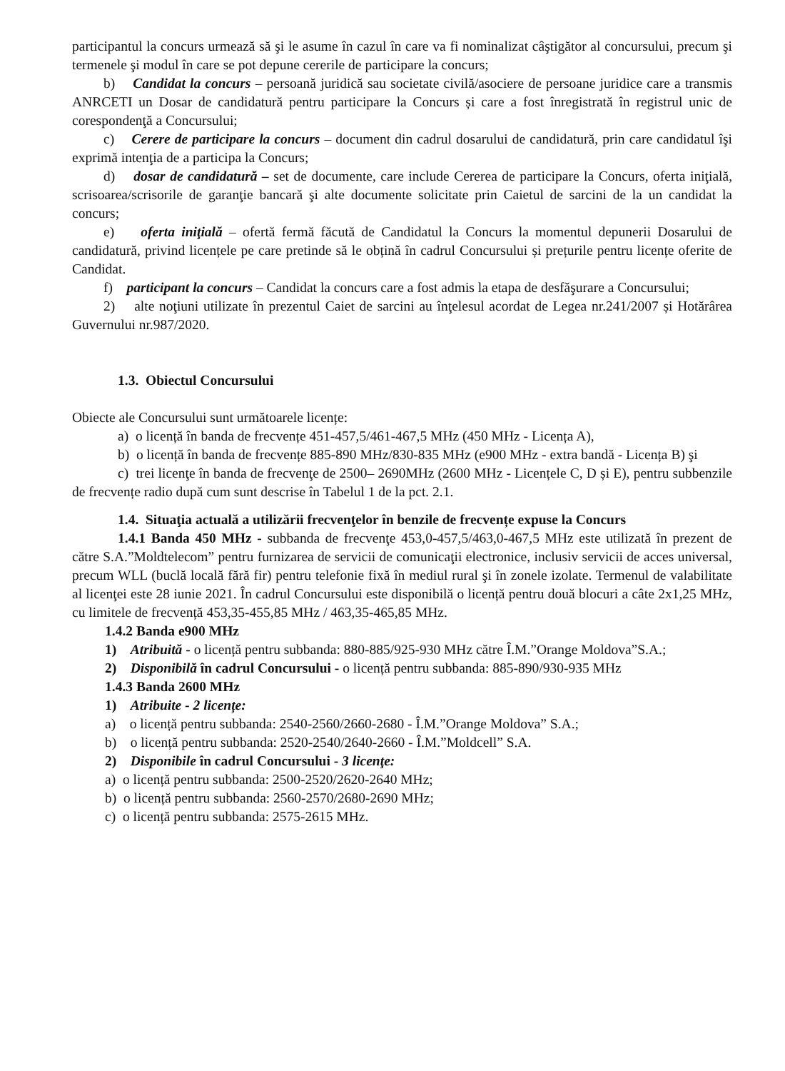participantul la concurs urmează să şi le asume în cazul în care va fi nominalizat câştigător al concursului, precum şi termenele şi modul în care se pot depune cererile de participare la concurs;
b) Candidat la concurs – persoană juridică sau societate civilă/asociere de persoane juridice care a transmis ANRCETI un Dosar de candidatură pentru participare la Concurs și care a fost înregistrată în registrul unic de corespondenţă a Concursului;
c) Cerere de participare la concurs – document din cadrul dosarului de candidatură, prin care candidatul îşi exprimă intenţia de a participa la Concurs;
d) dosar de candidatură – set de documente, care include Cererea de participare la Concurs, oferta iniţială, scrisoarea/scrisorile de garanţie bancară şi alte documente solicitate prin Caietul de sarcini de la un candidat la concurs;
e) oferta iniţială – ofertă fermă făcută de Candidatul la Concurs la momentul depunerii Dosarului de candidatură, privind licențele pe care pretinde să le obțină în cadrul Concursului și prețurile pentru licențe oferite de Candidat.
f) participant la concurs – Candidat la concurs care a fost admis la etapa de desfăşurare a Concursului;
2) alte noţiuni utilizate în prezentul Caiet de sarcini au înţelesul acordat de Legea nr.241/2007 și Hotărârea Guvernului nr.987/2020.
1.3. Obiectul Concursului
Obiecte ale Concursului sunt următoarele licențe:
a) o licență în banda de frecvențe 451-457,5/461-467,5 MHz (450 MHz - Licența A),
b) o licență în banda de frecvențe 885-890 MHz/830-835 MHz (e900 MHz - extra bandă - Licența B) şi
c) trei licenţe în banda de frecvenţe de 2500– 2690MHz (2600 MHz - Licențele C, D și E), pentru subbenzile de frecvențe radio după cum sunt descrise în Tabelul 1 de la pct. 2.1.
1.4. Situaţia actuală a utilizării frecvenţelor în benzile de frecvențe expuse la Concurs
1.4.1 Banda 450 MHz - subbanda de frecvenţe 453,0-457,5/463,0-467,5 MHz este utilizată în prezent de către S.A.”Moldtelecom” pentru furnizarea de servicii de comunicaţii electronice, inclusiv servicii de acces universal, precum WLL (buclă locală fără fir) pentru telefonie fixă în mediul rural şi în zonele izolate. Termenul de valabilitate al licenţei este 28 iunie 2021. În cadrul Concursului este disponibilă o licență pentru două blocuri a câte 2x1,25 MHz, cu limitele de frecvență 453,35-455,85 MHz / 463,35-465,85 MHz.
1.4.2 Banda e900 MHz
1) Atribuită - o licență pentru subbanda: 880-885/925-930 MHz către Î.M.”Orange Moldova”S.A.;
2) Disponibilă în cadrul Concursului - o licență pentru subbanda: 885-890/930-935 MHz
1.4.3 Banda 2600 MHz
1) Atribuite - 2 licențe:
a) o licență pentru subbanda: 2540-2560/2660-2680 - Î.M.”Orange Moldova” S.A.;
b) o licență pentru subbanda: 2520-2540/2640-2660 - Î.M.”Moldcell” S.A.
2) Disponibile în cadrul Concursului - 3 licenţe:
a) o licență pentru subbanda: 2500-2520/2620-2640 MHz;
b) o licență pentru subbanda: 2560-2570/2680-2690 MHz;
c) o licență pentru subbanda: 2575-2615 MHz.